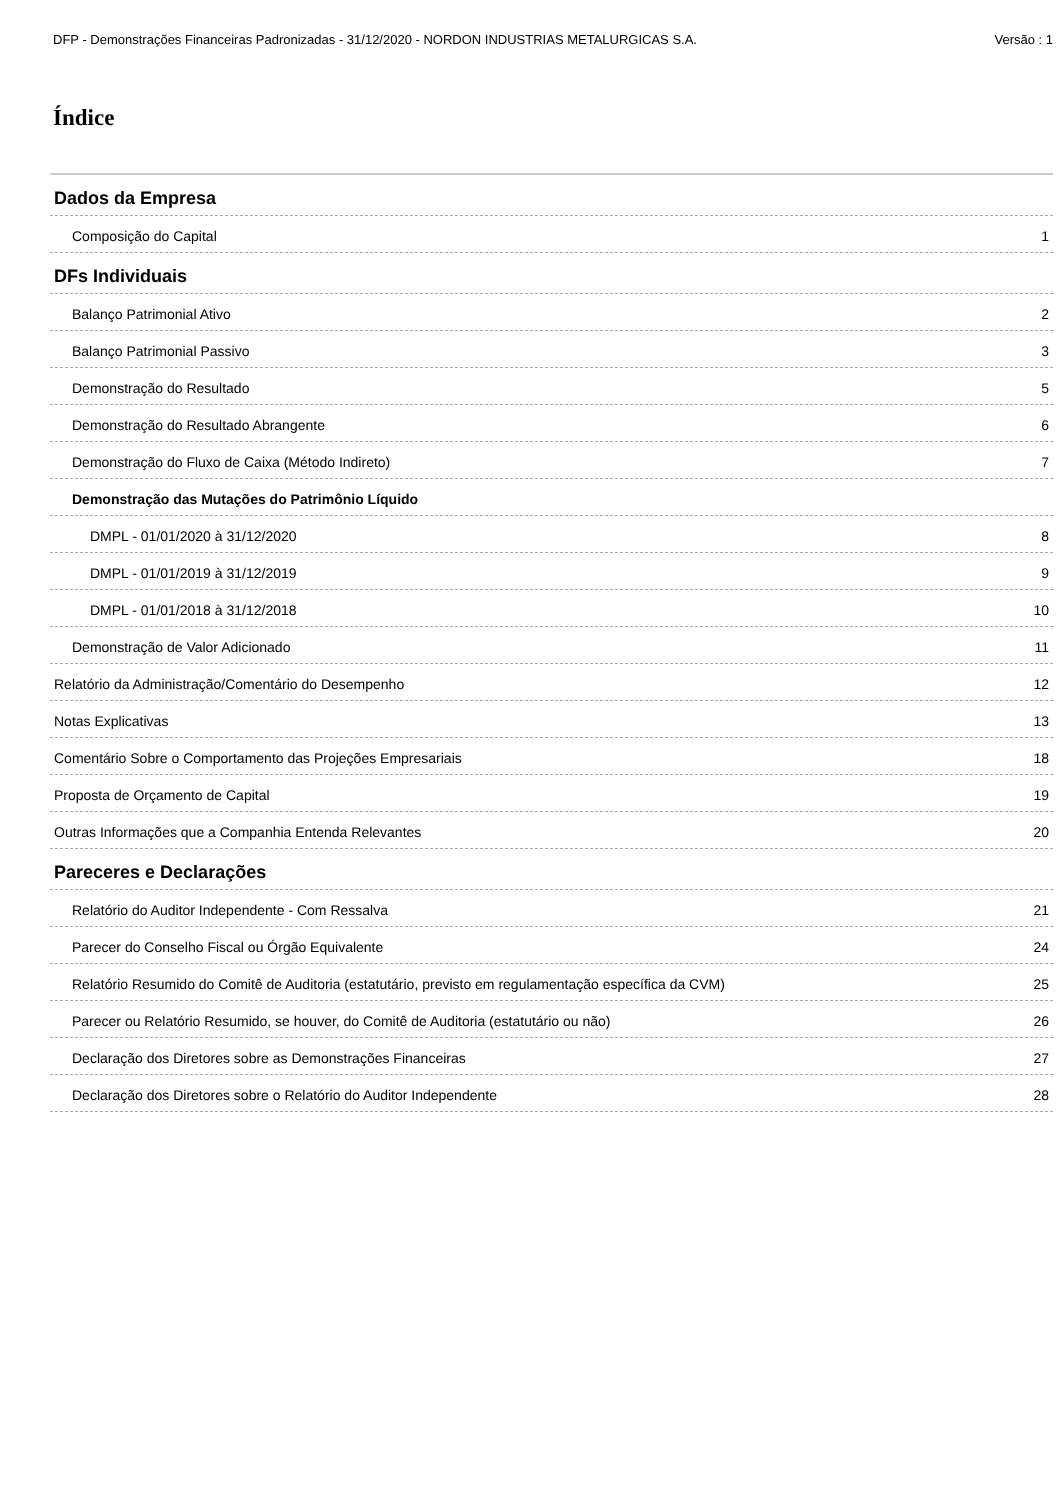DFP - Demonstrações Financeiras Padronizadas - 31/12/2020 - NORDON INDUSTRIAS METALURGICAS S.A. Versão : 1
Índice
Dados da Empresa
Composição do Capital 1
DFs Individuais
Balanço Patrimonial Ativo 2
Balanço Patrimonial Passivo 3
Demonstração do Resultado 5
Demonstração do Resultado Abrangente 6
Demonstração do Fluxo de Caixa (Método Indireto) 7
Demonstração das Mutações do Patrimônio Líquido
DMPL - 01/01/2020 à 31/12/2020 8
DMPL - 01/01/2019 à 31/12/2019 9
DMPL - 01/01/2018 à 31/12/2018 10
Demonstração de Valor Adicionado 11
Relatório da Administração/Comentário do Desempenho 12
Notas Explicativas 13
Comentário Sobre o Comportamento das Projeções Empresariais 18
Proposta de Orçamento de Capital 19
Outras Informações que a Companhia Entenda Relevantes 20
Pareceres e Declarações
Relatório do Auditor Independente - Com Ressalva 21
Parecer do Conselho Fiscal ou Órgão Equivalente 24
Relatório Resumido do Comitê de Auditoria (estatutário, previsto em regulamentação específica da CVM) 25
Parecer ou Relatório Resumido, se houver, do Comitê de Auditoria (estatutário ou não) 26
Declaração dos Diretores sobre as Demonstrações Financeiras 27
Declaração dos Diretores sobre o Relatório do Auditor Independente 28